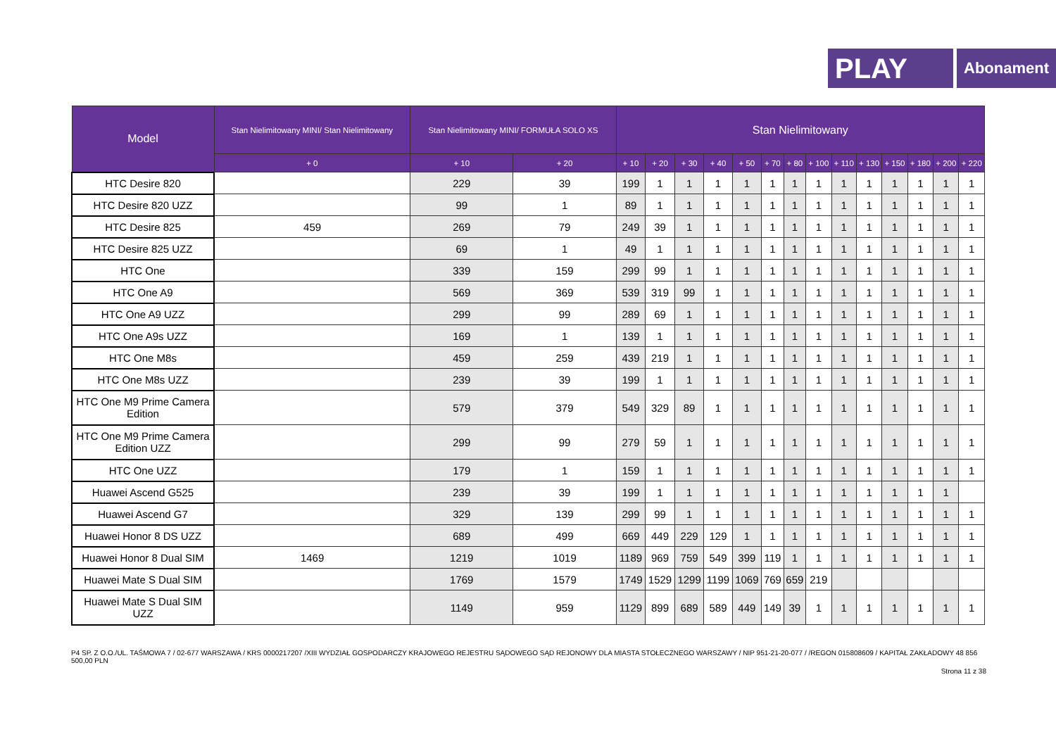PLAY
Abonament
| Model | Stan Nielimitowany MINI/ Stan Nielimitowany | Stan Nielimitowany MINI/ FORMUŁA SOLO XS | | Stan Nielimitowany | | | | | | | | | | | | | |
| --- | --- | --- | --- | --- | --- | --- | --- | --- | --- | --- | --- | --- | --- | --- | --- | --- | --- |
| | + 0 | + 10 | + 20 | + 10 | + 20 | + 30 | + 40 | + 50 | + 70 | + 80 | + 100 | + 110 | + 130 | + 150 | + 180 | + 200 | + 220 |
| HTC Desire 820 | | 229 | 39 | 199 | 1 | 1 | 1 | 1 | 1 | 1 | 1 | 1 | 1 | 1 | 1 | 1 | 1 |
| HTC Desire 820 UZZ | | 99 | 1 | 89 | 1 | 1 | 1 | 1 | 1 | 1 | 1 | 1 | 1 | 1 | 1 | 1 | 1 |
| HTC Desire 825 | 459 | 269 | 79 | 249 | 39 | 1 | 1 | 1 | 1 | 1 | 1 | 1 | 1 | 1 | 1 | 1 | 1 |
| HTC Desire 825 UZZ | | 69 | 1 | 49 | 1 | 1 | 1 | 1 | 1 | 1 | 1 | 1 | 1 | 1 | 1 | 1 | 1 |
| HTC One | | 339 | 159 | 299 | 99 | 1 | 1 | 1 | 1 | 1 | 1 | 1 | 1 | 1 | 1 | 1 | 1 |
| HTC One A9 | | 569 | 369 | 539 | 319 | 99 | 1 | 1 | 1 | 1 | 1 | 1 | 1 | 1 | 1 | 1 | 1 |
| HTC One A9 UZZ | | 299 | 99 | 289 | 69 | 1 | 1 | 1 | 1 | 1 | 1 | 1 | 1 | 1 | 1 | 1 | 1 |
| HTC One A9s UZZ | | 169 | 1 | 139 | 1 | 1 | 1 | 1 | 1 | 1 | 1 | 1 | 1 | 1 | 1 | 1 | 1 |
| HTC One M8s | | 459 | 259 | 439 | 219 | 1 | 1 | 1 | 1 | 1 | 1 | 1 | 1 | 1 | 1 | 1 | 1 |
| HTC One M8s UZZ | | 239 | 39 | 199 | 1 | 1 | 1 | 1 | 1 | 1 | 1 | 1 | 1 | 1 | 1 | 1 | 1 |
| HTC One M9 Prime Camera Edition | | 579 | 379 | 549 | 329 | 89 | 1 | 1 | 1 | 1 | 1 | 1 | 1 | 1 | 1 | 1 | 1 |
| HTC One M9 Prime Camera Edition UZZ | | 299 | 99 | 279 | 59 | 1 | 1 | 1 | 1 | 1 | 1 | 1 | 1 | 1 | 1 | 1 | 1 |
| HTC One UZZ | | 179 | 1 | 159 | 1 | 1 | 1 | 1 | 1 | 1 | 1 | 1 | 1 | 1 | 1 | 1 | 1 |
| Huawei Ascend G525 | | 239 | 39 | 199 | 1 | 1 | 1 | 1 | 1 | 1 | 1 | 1 | 1 | 1 | 1 | 1 | |
| Huawei Ascend G7 | | 329 | 139 | 299 | 99 | 1 | 1 | 1 | 1 | 1 | 1 | 1 | 1 | 1 | 1 | 1 | 1 |
| Huawei Honor 8 DS UZZ | | 689 | 499 | 669 | 449 | 229 | 129 | 1 | 1 | 1 | 1 | 1 | 1 | 1 | 1 | 1 | 1 |
| Huawei Honor 8 Dual SIM | 1469 | 1219 | 1019 | 1189 | 969 | 759 | 549 | 399 | 119 | 1 | 1 | 1 | 1 | 1 | 1 | 1 | 1 |
| Huawei Mate S Dual SIM | | 1769 | 1579 | 1749 | 1529 | 1299 | 1199 | 1069 | 769 | 659 | 219 | | | | | | |
| Huawei Mate S Dual SIM UZZ | | 1149 | 959 | 1129 | 899 | 689 | 589 | 449 | 149 | 39 | 1 | 1 | 1 | 1 | 1 | 1 | 1 |
P4 SP. Z O.O./UL. TAŚMOWA 7 / 02-677 WARSZAWA / KRS 0000217207 /XIII WYDZIAŁ GOSPODARCZY KRAJOWEGO REJESTRU SĄDOWEGO SĄD REJONOWY DLA MIASTA STOŁECZNEGO WARSZAWY / NIP 951-21-20-077 / /REGON 015808609 / KAPITAŁ ZAKŁADOWY 48 856 500,00 PLN
Strona 11 z 38